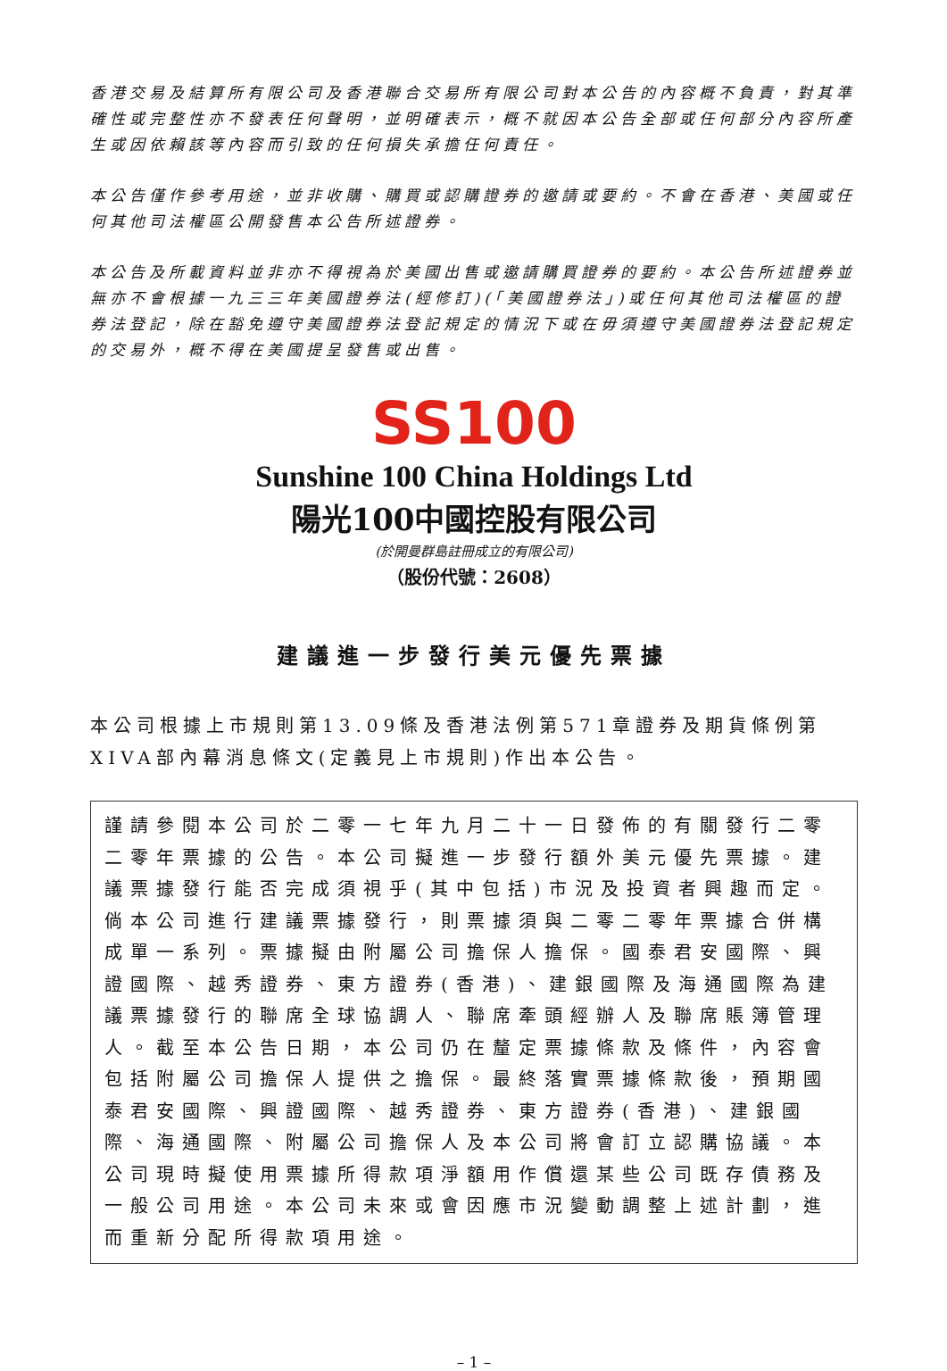香港交易及結算所有限公司及香港聯合交易所有限公司對本公告的內容概不負責，對其準確性或完整性亦不發表任何聲明，並明確表示，概不就因本公告全部或任何部分內容所產生或因依賴該等內容而引致的任何損失承擔任何責任。
本公告僅作參考用途，並非收購、購買或認購證券的邀請或要約。不會在香港、美國或任何其他司法權區公開發售本公告所述證券。
本公告及所載資料並非亦不得視為於美國出售或邀請購買證券的要約。本公告所述證券並無亦不會根據一九三三年美國證券法(經修訂)(「美國證券法」)或任何其他司法權區的證券法登記，除在豁免遵守美國證券法登記規定的情況下或在毋須遵守美國證券法登記規定的交易外，概不得在美國提呈發售或出售。
SS100
Sunshine 100 China Holdings Ltd
陽光100中國控股有限公司
(於開曼群島註冊成立的有限公司)
（股份代號：2608）
建議進一步發行美元優先票據
本公司根據上市規則第13.09條及香港法例第571章證券及期貨條例第XIVA部內幕消息條文(定義見上市規則)作出本公告。
謹請參閱本公司於二零一七年九月二十一日發佈的有關發行二零二零年票據的公告。本公司擬進一步發行額外美元優先票據。建議票據發行能否完成須視乎(其中包括)市況及投資者興趣而定。倘本公司進行建議票據發行，則票據須與二零二零年票據合併構成單一系列。票據擬由附屬公司擔保人擔保。國泰君安國際、興證國際、越秀證券、東方證券(香港)、建銀國際及海通國際為建議票據發行的聯席全球協調人、聯席牽頭經辦人及聯席賬簿管理人。截至本公告日期，本公司仍在釐定票據條款及條件，內容會包括附屬公司擔保人提供之擔保。最終落實票據條款後，預期國泰君安國際、興證國際、越秀證券、東方證券(香港)、建銀國際、海通國際、附屬公司擔保人及本公司將會訂立認購協議。本公司現時擬使用票據所得款項淨額用作償還某些公司既存債務及一般公司用途。本公司未來或會因應市況變動調整上述計劃，進而重新分配所得款項用途。
– 1 –